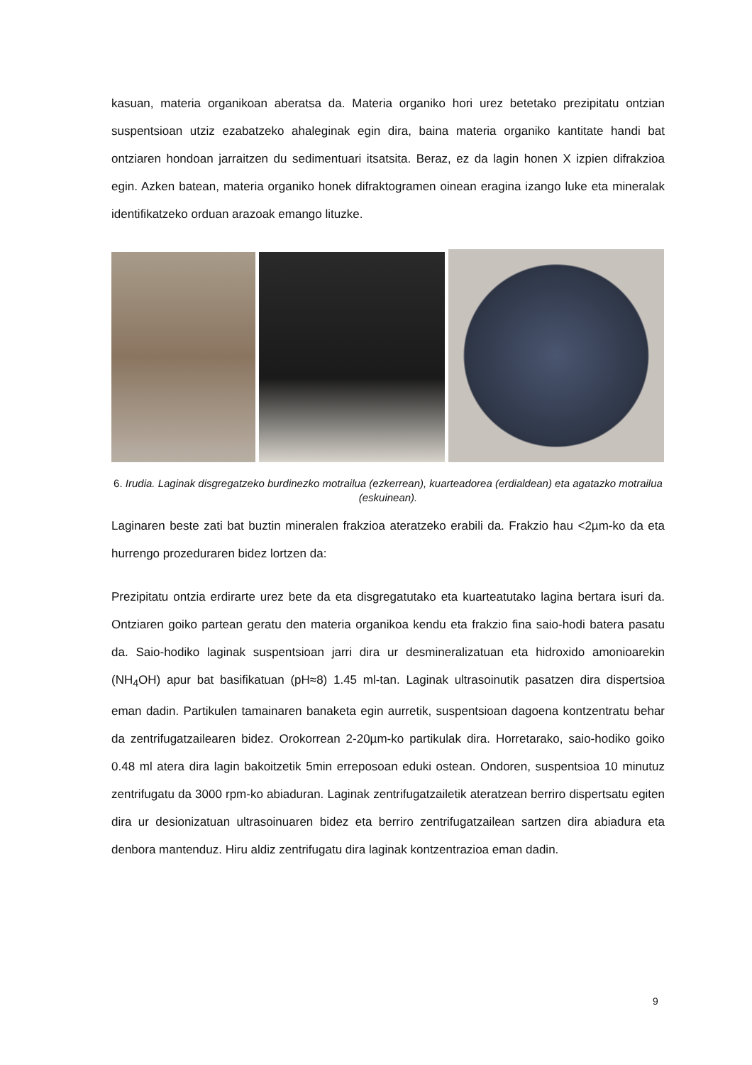kasuan, materia organikoan aberatsa da. Materia organiko hori urez betetako prezipitatu ontzian suspentsioan utziz ezabatzeko ahaleginak egin dira, baina materia organiko kantitate handi bat ontziaren hondoan jarraitzen du sedimentuari itsatsita. Beraz, ez da lagin honen X izpien difrakzioa egin. Azken batean, materia organiko honek difraktogramen oinean eragina izango luke eta mineralak identifikatzeko orduan arazoak emango lituzke.
6. Irudia. Laginak disgregatzeko burdinezko motrailua (ezkerrean), kuarteadorea (erdialdean) eta agatazko motrailua (eskuinean).
Laginaren beste zati bat buztin mineralen frakzioa ateratzeko erabili da. Frakzio hau <2µm-ko da eta hurrengo prozeduraren bidez lortzen da:
Prezipitatu ontzia erdirarte urez bete da eta disgregatutako eta kuarteatutako lagina bertara isuri da. Ontziaren goiko partean geratu den materia organikoa kendu eta frakzio fina saio-hodi batera pasatu da. Saio-hodiko laginak suspentsioan jarri dira ur desmineralizatuan eta hidroxido amonioarekin (NH<sub>4</sub>OH) apur bat basifikatuan (pH≈8) 1.45 ml-tan. Laginak ultrasoinutik pasatzen dira dispertsioa eman dadin. Partikulen tamainaren banaketa egin aurretik, suspentsioan dagoena kontzentratu behar da zentrifugatzailearen bidez. Orokorrean 2-20µm-ko partikulak dira. Horretarako, saio-hodiko goiko 0.48 ml atera dira lagin bakoitzetik 5min erreposoan eduki ostean. Ondoren, suspentsioa 10 minutuz zentrifugatu da 3000 rpm-ko abiaduran. Laginak zentrifugatzailetik ateratzean berriro dispertsatu egiten dira ur desionizatuan ultrasoinuaren bidez eta berriro zentrifugatzailean sartzen dira abiadura eta denbora mantenduz. Hiru aldiz zentrifugatu dira laginak kontzentrazioa eman dadin.
9